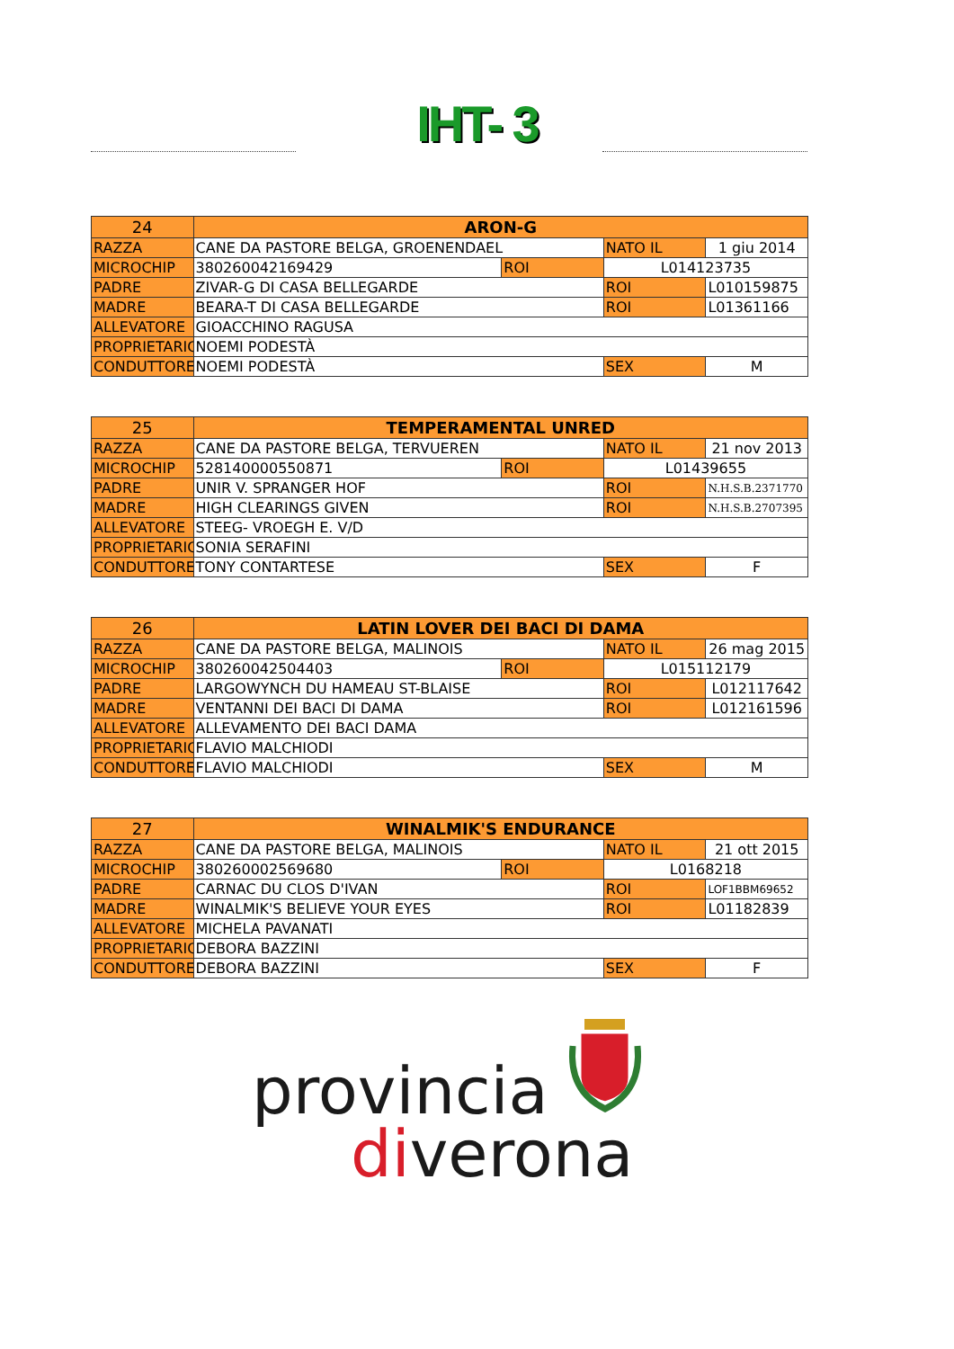IHT- 3
| 24 | ARON-G | | | |
| RAZZA | CANE DA PASTORE BELGA, GROENENDAEL | | NATO IL | 1 giu 2014 |
| MICROCHIP | 380260042169429 | ROI | L014123735 | |
| PADRE | ZIVAR-G DI CASA BELLEGARDE | | ROI | L010159875 |
| MADRE | BEARA-T DI CASA BELLEGARDE | | ROI | L01361166 |
| ALLEVATORE | GIOACCHINO RAGUSA | | | |
| PROPRIETARIO | NOEMI PODESTÀ | | | |
| CONDUTTORE | NOEMI PODESTÀ | | SEX | M |
| 25 | TEMPERAMENTAL UNRED | | | |
| RAZZA | CANE DA PASTORE BELGA, TERVUEREN | | NATO IL | 21 nov 2013 |
| MICROCHIP | 528140000550871 | ROI | L01439655 | |
| PADRE | UNIR V. SPRANGER HOF | | ROI | N.H.S.B.2371770 |
| MADRE | HIGH CLEARINGS GIVEN | | ROI | N.H.S.B.2707395 |
| ALLEVATORE | STEEG- VROEGH E. V/D | | | |
| PROPRIETARIO | SONIA SERAFINI | | | |
| CONDUTTORE | TONY CONTARTESE | | SEX | F |
| 26 | LATIN LOVER DEI BACI DI DAMA | | | |
| RAZZA | CANE DA PASTORE BELGA, MALINOIS | | NATO IL | 26 mag 2015 |
| MICROCHIP | 380260042504403 | ROI | L015112179 | |
| PADRE | LARGOWYNCH DU HAMEAU ST-BLAISE | | ROI | L012117642 |
| MADRE | VENTANNI DEI BACI DI DAMA | | ROI | L012161596 |
| ALLEVATORE | ALLEVAMENTO DEI BACI DAMA | | | |
| PROPRIETARIO | FLAVIO MALCHIODI | | | |
| CONDUTTORE | FLAVIO MALCHIODI | | SEX | M |
| 27 | WINALMIK'S ENDURANCE | | | |
| RAZZA | CANE DA PASTORE BELGA, MALINOIS | | NATO IL | 21 ott 2015 |
| MICROCHIP | 380260002569680 | ROI | L0168218 | |
| PADRE | CARNAC DU CLOS D'IVAN | | ROI | LOF1BBM69652 |
| MADRE | WINALMIK'S BELIEVE YOUR EYES | | ROI | L01182839 |
| ALLEVATORE | MICHELA PAVANATI | | | |
| PROPRIETARIO | DEBORA BAZZINI | | | |
| CONDUTTORE | DEBORA BAZZINI | | SEX | F |
provincia
diverona